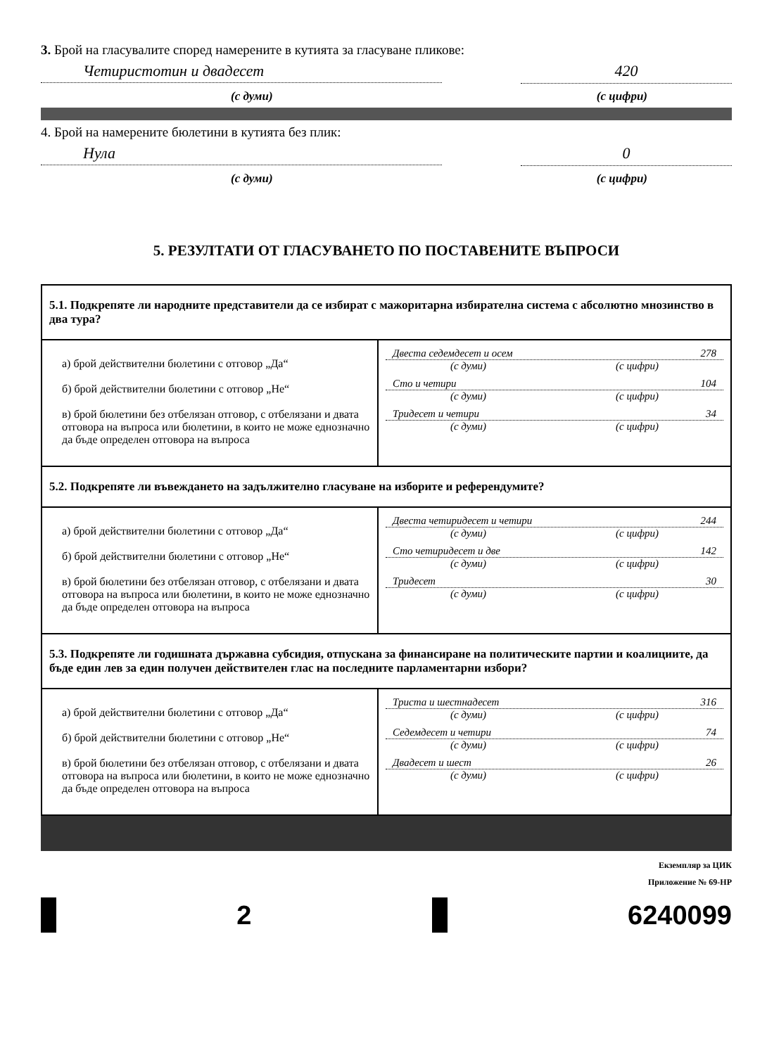3. Брой на гласувалите според намерените в кутията за гласуване пликове:
Четиристотин и двадесет 420
(с думи) (с цифри)
4. Брой на намерените бюлетини в кутията без плик:
Нула 0
(с думи) (с цифри)
5. РЕЗУЛТАТИ ОТ ГЛАСУВАНЕТО ПО ПОСТАВЕНИТЕ ВЪПРОСИ
| 5.1. Подкрепяте ли народните представители да се избират с мажоритарна избирателна система с абсолютно мнозинство в два тура? | |
| а) брой действителни бюлетини с отговор „Да“ б) брой действителни бюлетини с отговор „Не“ в) брой бюлетини без отбелязан отговор, с отбелязани и двата отговора на въпроса или бюлетини, в които не може еднозначно да бъде определен отговора на въпроса | Двеста седемдесет и осем 278 (с думи) (с цифри) Сто и четири 104 (с думи) (с цифри) Тридесет и четири 34 (с думи) (с цифри) |
| 5.2. Подкрепяте ли въвеждането на задължително гласуване на изборите и референдумите? | |
| а) брой действителни бюлетини с отговор „Да“ б) брой действителни бюлетини с отговор „Не“ в) брой бюлетини без отбелязан отговор, с отбелязани и двата отговора на въпроса или бюлетини, в които не може еднозначно да бъде определен отговора на въпроса | Двеста четиридесет и четири 244 (с думи) (с цифри) Сто четиридесет и две 142 (с думи) (с цифри) Тридесет 30 (с думи) (с цифри) |
| 5.3. Подкрепяте ли годишната държавна субсидия, отпускана за финансиране на политическите партии и коалициите, да бъде един лев за един получен действителен глас на последните парламентарни избори? | |
| а) брой действителни бюлетини с отговор „Да“ б) брой действителни бюлетини с отговор „Не“ в) брой бюлетини без отбелязан отговор, с отбелязани и двата отговора на въпроса или бюлетини, в които не може еднозначно да бъде определен отговора на въпроса | Триста и шестнадесет 316 (с думи) (с цифри) Седемдесет и четири 74 (с думи) (с цифри) Двадесет и шест 26 (с думи) (с цифри) |
Екземпляр за ЦИК
Приложение № 69-НР
2 6240099